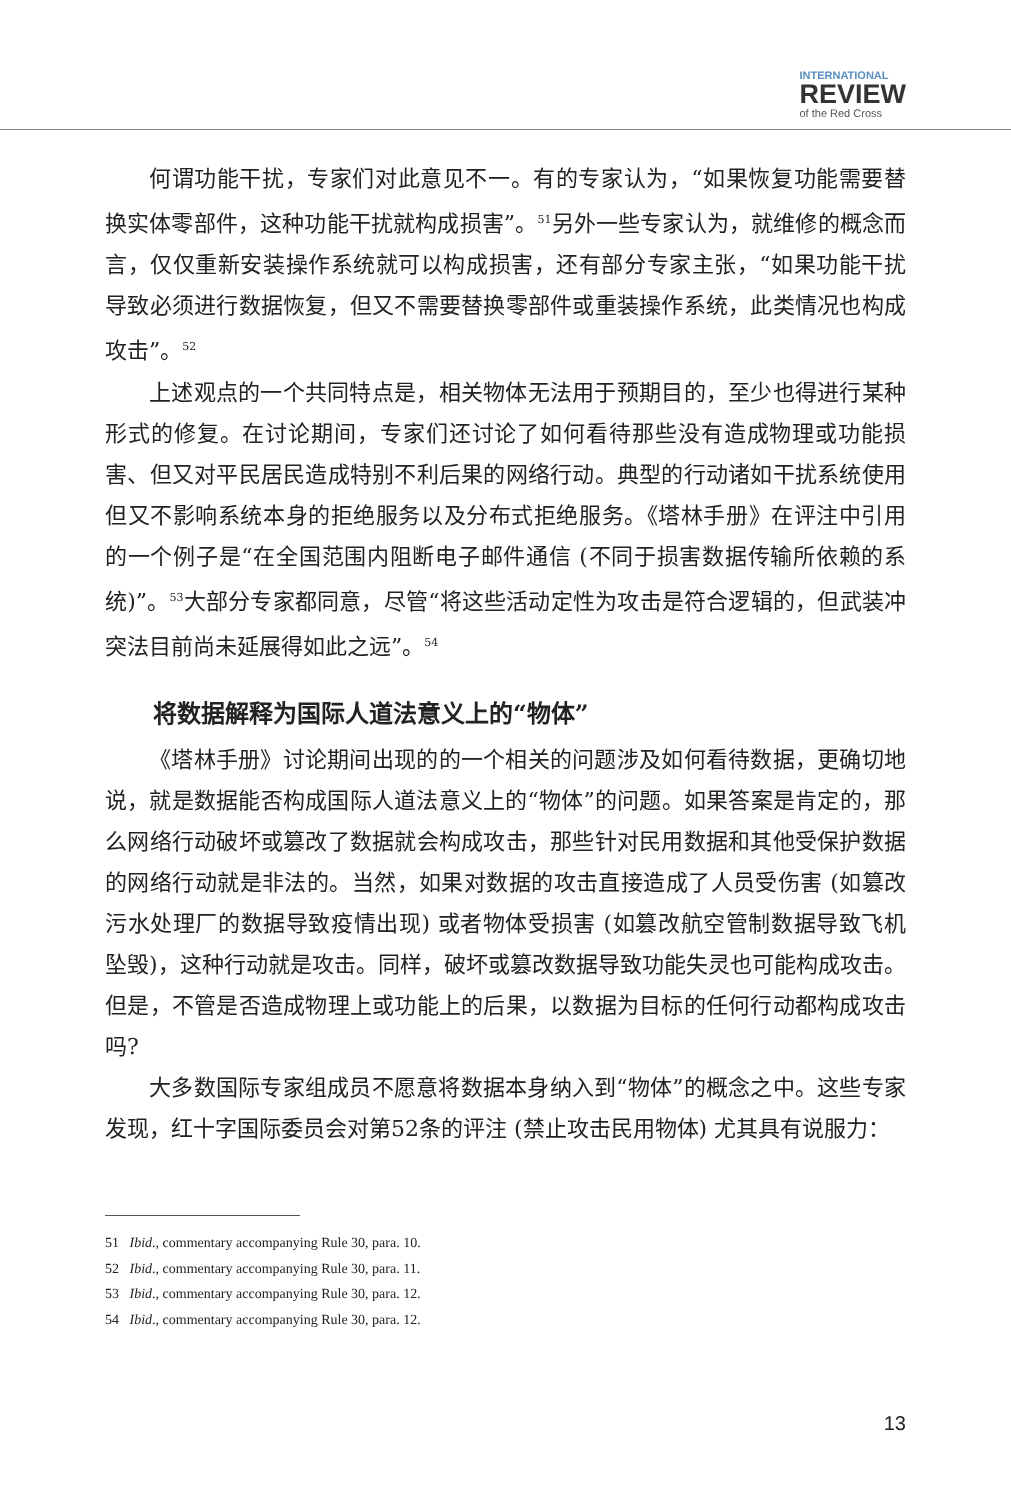INTERNATIONAL
REVIEW
of the Red Cross
何谓功能干扰，专家们对此意见不一。有的专家认为，“如果恢复功能需要替换实体零部件，这种功能干扰就构成损害”。<sup>51</sup>另外一些专家认为，就维修的概念而言，仅仅重新安装操作系统就可以构成损害，还有部分专家主张，“如果功能干扰导致必须进行数据恢复，但又不需要替换零部件或重装操作系统，此类情况也构成攻击”。<sup>52</sup>
上述观点的一个共同特点是，相关物体无法用于预期目的，至少也得进行某种形式的修复。在讨论期间，专家们还讨论了如何看待那些没有造成物理或功能损害、但又对平民居民造成特别不利后果的网络行动。典型的行动诸如干扰系统使用但又不影响系统本身的拒绝服务以及分布式拒绝服务。《塔林手册》在评注中引用的一个例子是“在全国范围内阻断电子邮件通信 (不同于损害数据传输所依赖的系统)”。<sup>53</sup>大部分专家都同意，尽管“将这些活动定性为攻击是符合逻辑的，但武装冲突法目前尚未延展得如此之远”。<sup>54</sup>
将数据解释为国际人道法意义上的“物体”
《塔林手册》讨论期间出现的的一个相关的问题涉及如何看待数据，更确切地说，就是数据能否构成国际人道法意义上的“物体”的问题。如果答案是肯定的，那么网络行动破坏或篡改了数据就会构成攻击，那些针对民用数据和其他受保护数据的网络行动就是非法的。当然，如果对数据的攻击直接造成了人员受伤害 (如篡改污水处理厂的数据导致疫情出现) 或者物体受损害 (如篡改航空管制数据导致飞机坠毁)，这种行动就是攻击。同样，破坏或篡改数据导致功能失灵也可能构成攻击。但是，不管是否造成物理上或功能上的后果，以数据为目标的任何行动都构成攻击吗?
大多数国际专家组成员不愿意将数据本身纳入到“物体”的概念之中。这些专家发现，红十字国际委员会对第52条的评注 (禁止攻击民用物体) 尤其具有说服力：
51 Ibid., commentary accompanying Rule 30, para. 10.
52 Ibid., commentary accompanying Rule 30, para. 11.
53 Ibid., commentary accompanying Rule 30, para. 12.
54 Ibid., commentary accompanying Rule 30, para. 12.
13